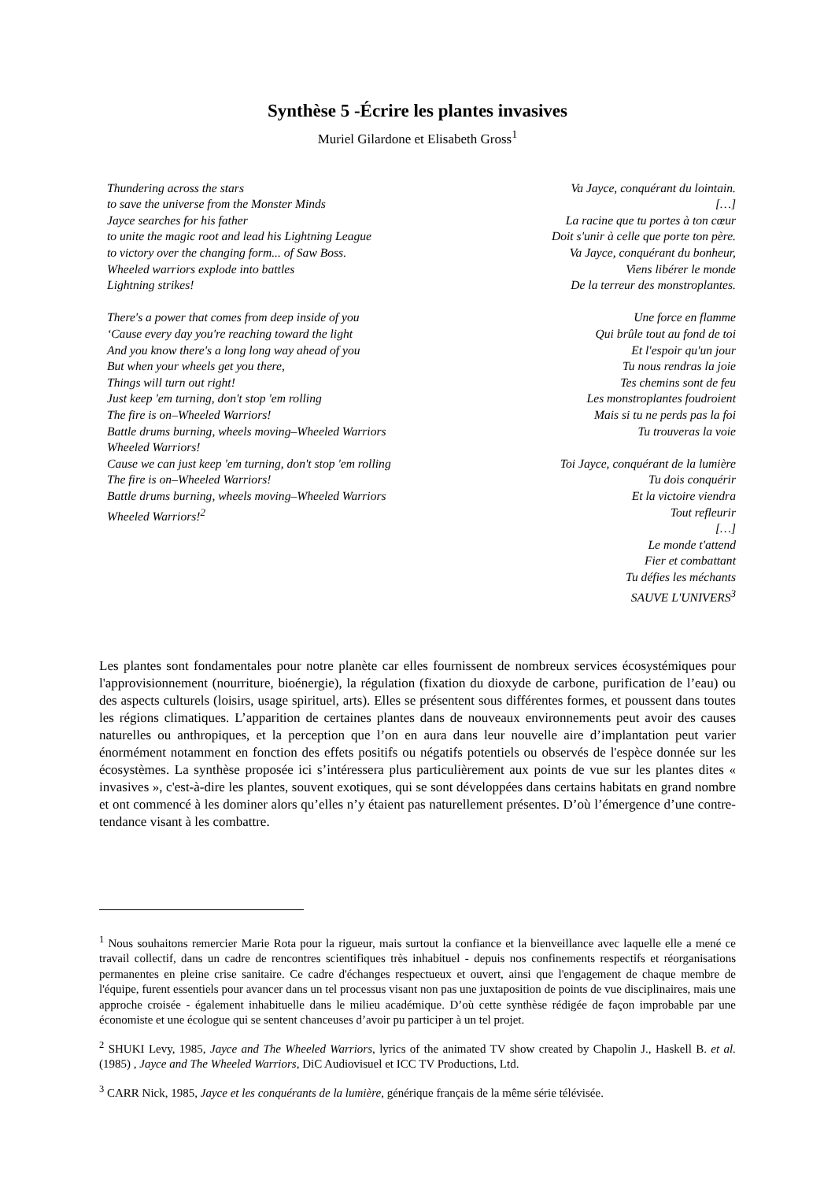Synthèse 5 -Écrire les plantes invasives
Muriel Gilardone et Elisabeth Gross<sup>1</sup>
Thundering across the stars
to save the universe from the Monster Minds
Jayce searches for his father
to unite the magic root and lead his Lightning League
to victory over the changing form... of Saw Boss.
Wheeled warriors explode into battles
Lightning strikes!
There's a power that comes from deep inside of you
‘Cause every day you're reaching toward the light
And you know there's a long long way ahead of you
But when your wheels get you there,
Things will turn out right!
Just keep 'em turning, don't stop 'em rolling
The fire is on–Wheeled Warriors!
Battle drums burning, wheels moving–Wheeled Warriors
Wheeled Warriors!
Cause we can just keep 'em turning, don't stop 'em rolling
The fire is on–Wheeled Warriors!
Battle drums burning, wheels moving–Wheeled Warriors
Wheeled Warriors!<sup>2</sup>
Va Jayce, conquérant du lointain.
[…]
La racine que tu portes à ton cœur
Doit s'unir à celle que porte ton père.
Va Jayce, conquérant du bonheur,
Viens libérer le monde
De la terreur des monstroplantes.
Une force en flamme
Qui brûle tout au fond de toi
Et l'espoir qu'un jour
Tu nous rendras la joie
Tes chemins sont de feu
Les monstroplantes foudroient
Mais si tu ne perds pas la foi
Tu trouveras la voie
Toi Jayce, conquérant de la lumière
Tu dois conquérir
Et la victoire viendra
Tout refleurir
[…]
Le monde t'attend
Fier et combattant
Tu défies les méchants
SAUVE L'UNIVERS<sup>3</sup>
Les plantes sont fondamentales pour notre planète car elles fournissent de nombreux services écosystémiques pour l'approvisionnement (nourriture, bioénergie), la régulation (fixation du dioxyde de carbone, purification de l’eau) ou des aspects culturels (loisirs, usage spirituel, arts). Elles se présentent sous différentes formes, et poussent dans toutes les régions climatiques. L’apparition de certaines plantes dans de nouveaux environnements peut avoir des causes naturelles ou anthropiques, et la perception que l’on en aura dans leur nouvelle aire d’implantation peut varier énormément notamment en fonction des effets positifs ou négatifs potentiels ou observés de l'espèce donnée sur les écosystèmes. La synthèse proposée ici s’intéressera plus particulièrement aux points de vue sur les plantes dites « invasives », c'est-à-dire les plantes, souvent exotiques, qui se sont développées dans certains habitats en grand nombre et ont commencé à les dominer alors qu’elles n’y étaient pas naturellement présentes. D’où l’émergence d’une contre-tendance visant à les combattre.
<sup>1</sup> Nous souhaitons remercier Marie Rota pour la rigueur, mais surtout la confiance et la bienveillance avec laquelle elle a mené ce travail collectif, dans un cadre de rencontres scientifiques très inhabituel - depuis nos confinements respectifs et réorganisations permanentes en pleine crise sanitaire. Ce cadre d'échanges respectueux et ouvert, ainsi que l'engagement de chaque membre de l'équipe, furent essentiels pour avancer dans un tel processus visant non pas une juxtaposition de points de vue disciplinaires, mais une approche croisée - également inhabituelle dans le milieu académique. D’où cette synthèse rédigée de façon improbable par une économiste et une écologue qui se sentent chanceuses d’avoir pu participer à un tel projet.
<sup>2</sup> SHUKI Levy, 1985, Jayce and The Wheeled Warriors, lyrics of the animated TV show created by Chapolin J., Haskell B. et al. (1985) , Jayce and The Wheeled Warriors, DiC Audiovisuel et ICC TV Productions, Ltd.
<sup>3</sup> CARR Nick, 1985, Jayce et les conquérants de la lumière, générique français de la même série télévisée.